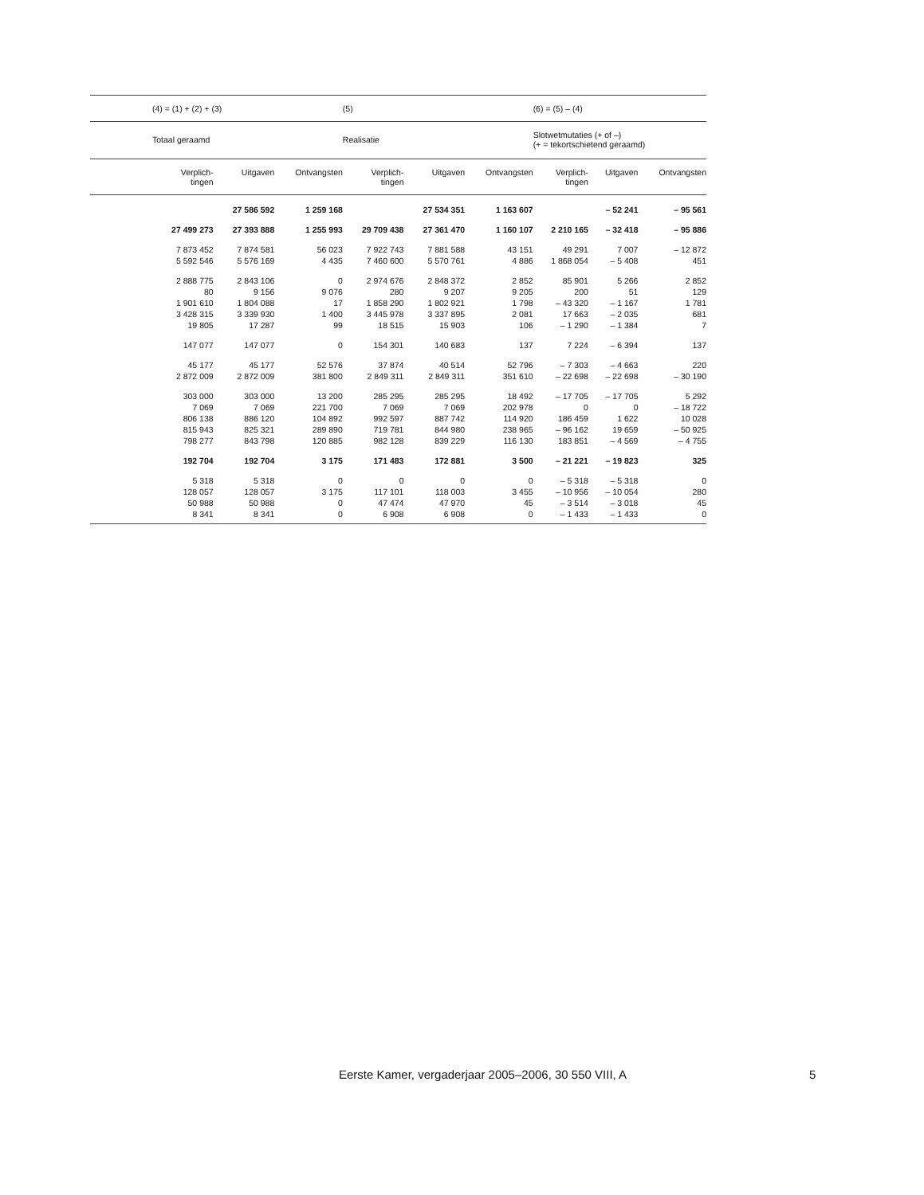| | (4) = (1) + (2) + (3) | | | (5) | | | (6) = (5) – (4) | | |
| --- | --- | --- | --- | --- | --- | --- | --- | --- | --- |
| | Totaal geraamd | | | Realisatie | | | Slotwetmutaties (+ of –) (+ = tekortschietend geraamd) | | |
| | Verplich- tingen | Uitgaven | Ontvangsten | Verplich- tingen | Uitgaven | Ontvangsten | Verplich- tingen | Uitgaven | Ontvangsten |
| | | 27 586 592 | 1 259 168 | | 27 534 351 | 1 163 607 | | – 52 241 | – 95 561 |
| | 27 499 273 | 27 393 888 | 1 255 993 | 29 709 438 | 27 361 470 | 1 160 107 | 2 210 165 | – 32 418 | – 95 886 |
| | 7 873 452 | 7 874 581 | 56 023 | 7 922 743 | 7 881 588 | 43 151 | 49 291 | 7 007 | – 12 872 |
| | 5 592 546 | 5 576 169 | 4 435 | 7 460 600 | 5 570 761 | 4 886 | 1 868 054 | – 5 408 | 451 |
| | 2 888 775 | 2 843 106 | 0 | 2 974 676 | 2 848 372 | 2 852 | 85 901 | 5 266 | 2 852 |
| | 80 | 9 156 | 9 076 | 280 | 9 207 | 9 205 | 200 | 51 | 129 |
| | 1 901 610 | 1 804 088 | 17 | 1 858 290 | 1 802 921 | 1 798 | – 43 320 | – 1 167 | 1 781 |
| | 3 428 315 | 3 339 930 | 1 400 | 3 445 978 | 3 337 895 | 2 081 | 17 663 | – 2 035 | 681 |
| | 19 805 | 17 287 | 99 | 18 515 | 15 903 | 106 | – 1 290 | – 1 384 | 7 |
| | 147 077 | 147 077 | 0 | 154 301 | 140 683 | 137 | 7 224 | – 6 394 | 137 |
| | 45 177 | 45 177 | 52 576 | 37 874 | 40 514 | 52 796 | – 7 303 | – 4 663 | 220 |
| | 2 872 009 | 2 872 009 | 381 800 | 2 849 311 | 2 849 311 | 351 610 | – 22 698 | – 22 698 | – 30 190 |
| | 303 000 | 303 000 | 13 200 | 285 295 | 285 295 | 18 492 | – 17 705 | – 17 705 | 5 292 |
| | 7 069 | 7 069 | 221 700 | 7 069 | 7 069 | 202 978 | 0 | 0 | – 18 722 |
| | 806 138 | 886 120 | 104 892 | 992 597 | 887 742 | 114 920 | 186 459 | 1 622 | 10 028 |
| | 815 943 | 825 321 | 289 890 | 719 781 | 844 980 | 238 965 | – 96 162 | 19 659 | – 50 925 |
| | 798 277 | 843 798 | 120 885 | 982 128 | 839 229 | 116 130 | 183 851 | – 4 569 | – 4 755 |
| | 192 704 | 192 704 | 3 175 | 171 483 | 172 881 | 3 500 | – 21 221 | – 19 823 | 325 |
| | 5 318 | 5 318 | 0 | 0 | 0 | 0 | – 5 318 | – 5 318 | 0 |
| | 128 057 | 128 057 | 3 175 | 117 101 | 118 003 | 3 455 | – 10 956 | – 10 054 | 280 |
| | 50 988 | 50 988 | 0 | 47 474 | 47 970 | 45 | – 3 514 | – 3 018 | 45 |
| | 8 341 | 8 341 | 0 | 6 908 | 6 908 | 0 | – 1 433 | – 1 433 | 0 |
Eerste Kamer, vergaderjaar 2005–2006, 30 550 VIII, A
5